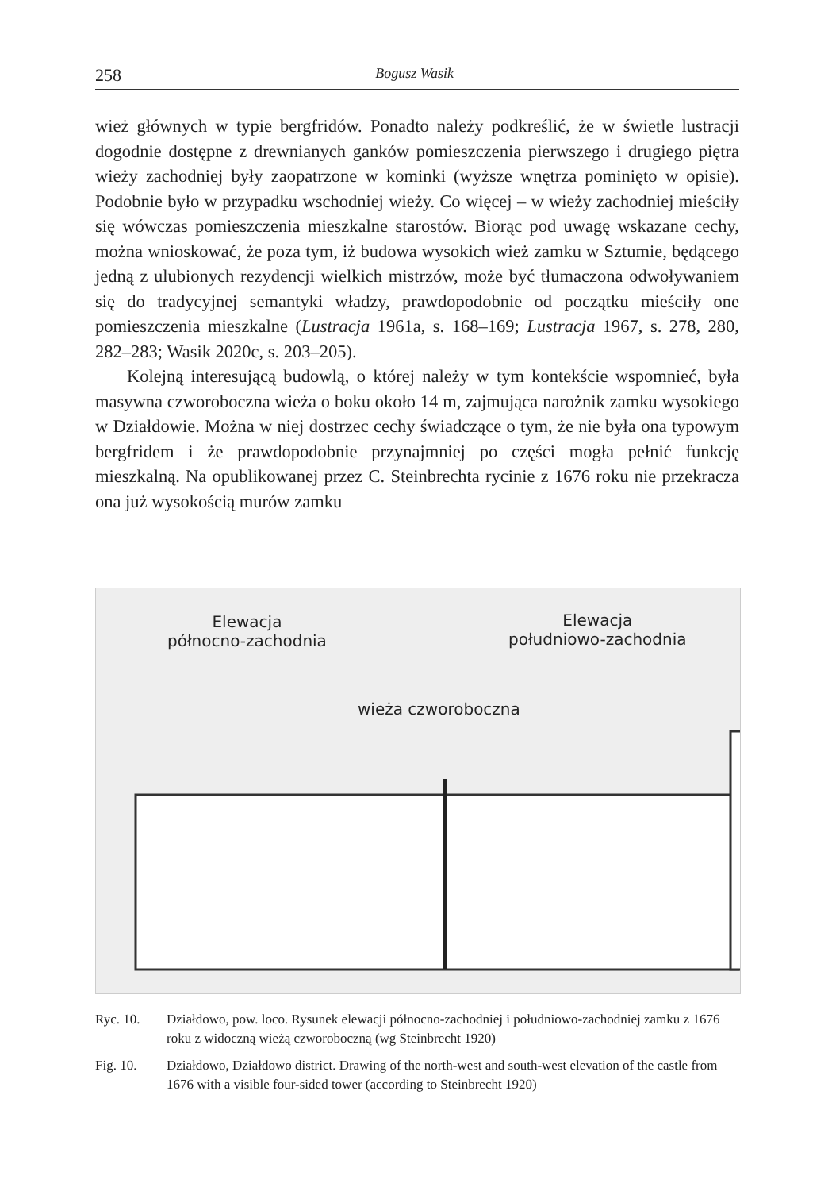258 Bogusz Wasik
wież głównych w typie bergfridów. Ponadto należy podkreślić, że w świetle lustracji dogodnie dostępne z drewnianych ganków pomieszczenia pierwszego i drugiego piętra wieży zachodniej były zaopatrzone w kominki (wyższe wnętrza pominięto w opisie). Podobnie było w przypadku wschodniej wieży. Co więcej – w wieży zachodniej mieściły się wówczas pomieszczenia mieszkalne starostów. Biorąc pod uwagę wskazane cechy, można wnioskować, że poza tym, iż budowa wysokich wież zamku w Sztumie, będącego jedną z ulubionych rezydencji wielkich mistrzów, może być tłumaczona odwoływaniem się do tradycyjnej semantyki władzy, prawdopodobnie od początku mieściły one pomieszczenia mieszkalne (Lustracja 1961a, s. 168–169; Lustracja 1967, s. 278, 280, 282–283; Wasik 2020c, s. 203–205).
Kolejną interesującą budowlą, o której należy w tym kontekście wspomnieć, była masywna czworoboczna wieża o boku około 14 m, zajmująca narożnik zamku wysokiego w Działdowie. Można w niej dostrzec cechy świadczące o tym, że nie była ona typowym bergfridem i że prawdopodobnie przynajmniej po części mogła pełnić funkcję mieszkalną. Na opublikowanej przez C. Steinbrechta rycinie z 1676 roku nie przekracza ona już wysokością murów zamku
Elewacja
północno-zachodnia
Elewacja
południowo-zachodnia
wieża czworoboczna
Ryc. 10. Działdowo, pow. loco. Rysunek elewacji północno-zachodniej i południowo-zachodniej zamku z 1676 roku z widoczną wieżą czworoboczną (wg Steinbrecht 1920)
Fig. 10. Działdowo, Działdowo district. Drawing of the north-west and south-west elevation of the castle from 1676 with a visible four-sided tower (according to Steinbrecht 1920)